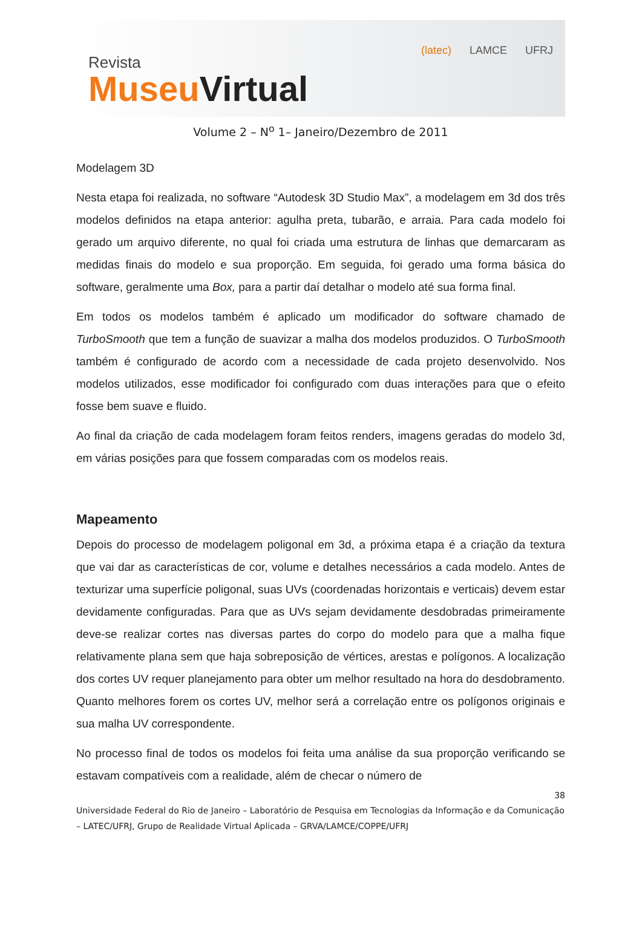Revista
Museu Virtual
(latec) LAMCE UFRJ
Volume 2 – N<sup>o</sup> 1– Janeiro/Dezembro de 2011
Modelagem 3D
Nesta etapa foi realizada, no software “Autodesk 3D Studio Max”, a modelagem em 3d dos três modelos definidos na etapa anterior: agulha preta, tubarão, e arraia. Para cada modelo foi gerado um arquivo diferente, no qual foi criada uma estrutura de linhas que demarcaram as medidas finais do modelo e sua proporção. Em seguida, foi gerado uma forma básica do software, geralmente uma Box, para a partir daí detalhar o modelo até sua forma final.
Em todos os modelos também é aplicado um modificador do software chamado de TurboSmooth que tem a função de suavizar a malha dos modelos produzidos. O TurboSmooth também é configurado de acordo com a necessidade de cada projeto desenvolvido. Nos modelos utilizados, esse modificador foi configurado com duas interações para que o efeito fosse bem suave e fluido.
Ao final da criação de cada modelagem foram feitos renders, imagens geradas do modelo 3d, em várias posições para que fossem comparadas com os modelos reais.
Mapeamento
Depois do processo de modelagem poligonal em 3d, a próxima etapa é a criação da textura que vai dar as características de cor, volume e detalhes necessários a cada modelo. Antes de texturizar uma superfície poligonal, suas UVs (coordenadas horizontais e verticais) devem estar devidamente configuradas. Para que as UVs sejam devidamente desdobradas primeiramente deve-se realizar cortes nas diversas partes do corpo do modelo para que a malha fique relativamente plana sem que haja sobreposição de vértices, arestas e polígonos. A localização dos cortes UV requer planejamento para obter um melhor resultado na hora do desdobramento. Quanto melhores forem os cortes UV, melhor será a correlação entre os polígonos originais e sua malha UV correspondente.
No processo final de todos os modelos foi feita uma análise da sua proporção verificando se estavam compatíveis com a realidade, além de checar o número de
38
Universidade Federal do Rio de Janeiro – Laboratório de Pesquisa em Tecnologias da Informação e da Comunicação – LATEC/UFRJ, Grupo de Realidade Virtual Aplicada – GRVA/LAMCE/COPPE/UFRJ